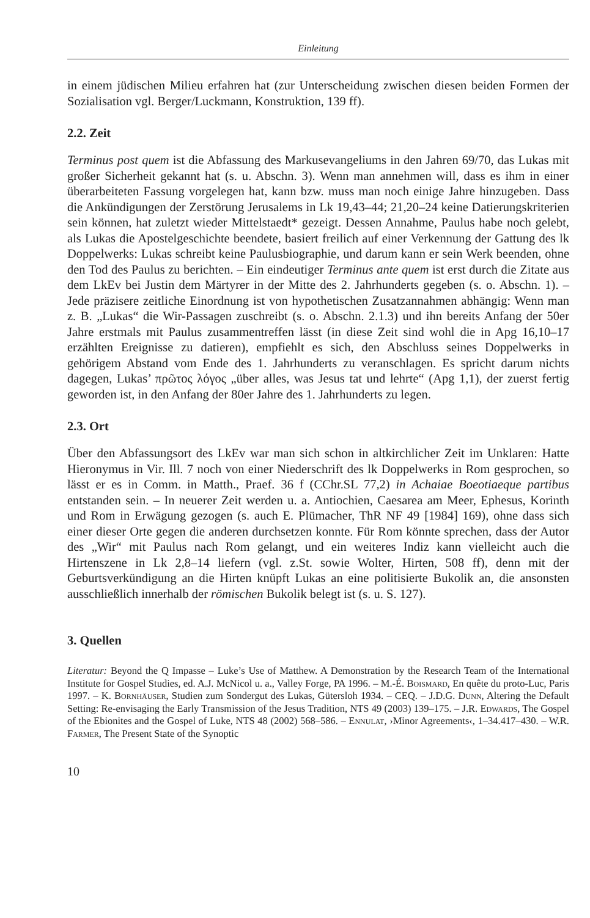Einleitung
in einem jüdischen Milieu erfahren hat (zur Unterscheidung zwischen diesen beiden Formen der Sozialisation vgl. Berger/Luckmann, Konstruktion, 139 ff).
2.2. Zeit
Terminus post quem ist die Abfassung des Markusevangeliums in den Jahren 69/70, das Lukas mit großer Sicherheit gekannt hat (s. u. Abschn. 3). Wenn man annehmen will, dass es ihm in einer überarbeiteten Fassung vorgelegen hat, kann bzw. muss man noch einige Jahre hinzugeben. Dass die Ankündigungen der Zerstörung Jerusalems in Lk 19,43–44; 21,20–24 keine Datierungskriterien sein können, hat zuletzt wieder Mittelstaedt* gezeigt. Dessen Annahme, Paulus habe noch gelebt, als Lukas die Apostelgeschichte beendete, basiert freilich auf einer Verkennung der Gattung des lk Doppelwerks: Lukas schreibt keine Paulusbiographie, und darum kann er sein Werk beenden, ohne den Tod des Paulus zu berichten. – Ein eindeutiger Terminus ante quem ist erst durch die Zitate aus dem LkEv bei Justin dem Märtyrer in der Mitte des 2. Jahrhunderts gegeben (s. o. Abschn. 1). – Jede präzisere zeitliche Einordnung ist von hypothetischen Zusatzannahmen abhängig: Wenn man z. B. „Lukas“ die Wir-Passagen zuschreibt (s. o. Abschn. 2.1.3) und ihn bereits Anfang der 50er Jahre erstmals mit Paulus zusammentreffen lässt (in diese Zeit sind wohl die in Apg 16,10–17 erzählten Ereignisse zu datieren), empfiehlt es sich, den Abschluss seines Doppelwerks in gehörigem Abstand vom Ende des 1. Jahrhunderts zu veranschlagen. Es spricht darum nichts dagegen, Lukas’ πρῶτος λόγος „über alles, was Jesus tat und lehrte“ (Apg 1,1), der zuerst fertig geworden ist, in den Anfang der 80er Jahre des 1. Jahrhunderts zu legen.
2.3. Ort
Über den Abfassungsort des LkEv war man sich schon in altkirchlicher Zeit im Unklaren: Hatte Hieronymus in Vir. Ill. 7 noch von einer Niederschrift des lk Doppelwerks in Rom gesprochen, so lässt er es in Comm. in Matth., Praef. 36 f (CChr.SL 77,2) in Achaiae Boeotiaeque partibus entstanden sein. – In neuerer Zeit werden u. a. Antiochien, Caesarea am Meer, Ephesus, Korinth und Rom in Erwägung gezogen (s. auch E. Plümacher, ThR NF 49 [1984] 169), ohne dass sich einer dieser Orte gegen die anderen durchsetzen konnte. Für Rom könnte sprechen, dass der Autor des „Wir“ mit Paulus nach Rom gelangt, und ein weiteres Indiz kann vielleicht auch die Hirtenszene in Lk 2,8–14 liefern (vgl. z.St. sowie Wolter, Hirten, 508 ff), denn mit der Geburtsverkündigung an die Hirten knüpft Lukas an eine politisierte Bukolik an, die ansonsten ausschließlich innerhalb der römischen Bukolik belegt ist (s. u. S. 127).
3. Quellen
Literatur: Beyond the Q Impasse – Luke’s Use of Matthew. A Demonstration by the Research Team of the International Institute for Gospel Studies, ed. A.J. McNicol u. a., Valley Forge, PA 1996. – M.-É. Boismard, En quête du proto-Luc, Paris 1997. – K. Bornhäuser, Studien zum Sondergut des Lukas, Gütersloh 1934. – CEQ. – J.D.G. Dunn, Altering the Default Setting: Re-envisaging the Early Transmission of the Jesus Tradition, NTS 49 (2003) 139–175. – J.R. Edwards, The Gospel of the Ebionites and the Gospel of Luke, NTS 48 (2002) 568–586. – Ennulat, ›Minor Agreements‹, 1–34.417–430. – W.R. Farmer, The Present State of the Synoptic
10